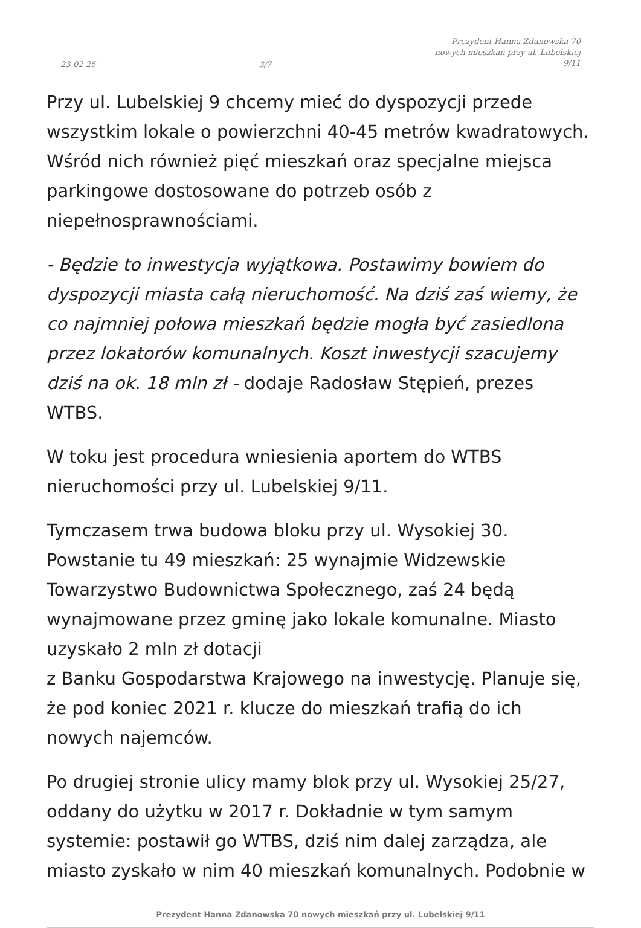23-02-25 3/7 Prezydent Hanna Zdanowska 70
nowych mieszkań przy ul. Lubelskiej
9/11
Przy ul. Lubelskiej 9 chcemy mieć do dyspozycji przede wszystkim lokale o powierzchni 40-45 metrów kwadratowych. Wśród nich również pięć mieszkań oraz specjalne miejsca parkingowe dostosowane do potrzeb osób z niepełnosprawnościami.
- Będzie to inwestycja wyjątkowa. Postawimy bowiem do dyspozycji miasta całą nieruchomość. Na dziś zaś wiemy, że co najmniej połowa mieszkań będzie mogła być zasiedlona przez lokatorów komunalnych. Koszt inwestycji szacujemy dziś na ok. 18 mln zł - dodaje Radosław Stępień, prezes WTBS.
W toku jest procedura wniesienia aportem do WTBS nieruchomości przy ul. Lubelskiej 9/11.
Tymczasem trwa budowa bloku przy ul. Wysokiej 30. Powstanie tu 49 mieszkań: 25 wynajmie Widzewskie Towarzystwo Budownictwa Społecznego, zaś 24 będą wynajmowane przez gminę jako lokale komunalne. Miasto uzyskało 2 mln zł dotacji
z Banku Gospodarstwa Krajowego na inwestycję. Planuje się, że pod koniec 2021 r. klucze do mieszkań trafią do ich nowych najemców.
Po drugiej stronie ulicy mamy blok przy ul. Wysokiej 25/27, oddany do użytku w 2017 r. Dokładnie w tym samym systemie: postawił go WTBS, dziś nim dalej zarządza, ale miasto zyskało w nim 40 mieszkań komunalnych. Podobnie w
Prezydent Hanna Zdanowska 70 nowych mieszkań przy ul. Lubelskiej 9/11